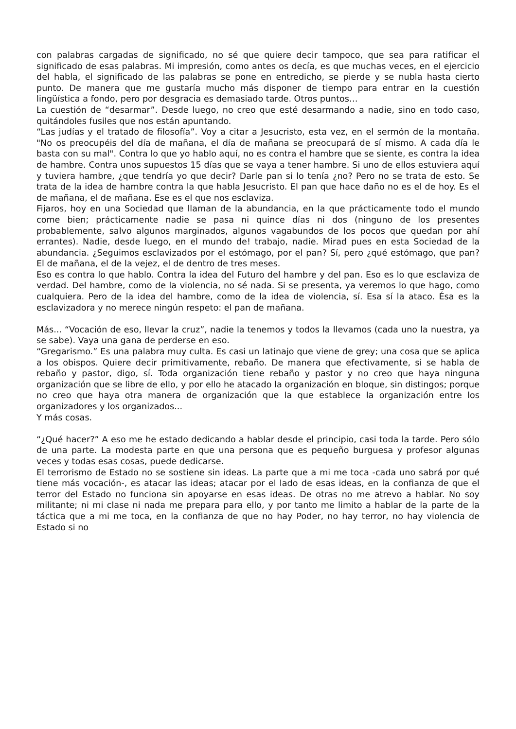con palabras cargadas de significado, no sé que quiere decir tampoco, que sea para ratificar el significado de esas palabras. Mi impresión, como antes os decía, es que muchas veces, en el ejercicio del habla, el significado de las palabras se pone en entredicho, se pierde y se nubla hasta cierto punto. De manera que me gustaría mucho más disponer de tiempo para entrar en la cuestión lingüística a fondo, pero por desgracia es demasiado tarde. Otros puntos…
La cuestión de “desarmar”. Desde luego, no creo que esté desarmando a nadie, sino en todo caso, quitándoles fusiles que nos están apuntando.
“Las judías y el tratado de filosofía”. Voy a citar a Jesucristo, esta vez, en el sermón de la montaña. "No os preocupéis del día de mañana, el día de mañana se preocupará de sí mismo. A cada día le basta con su mal". Contra lo que yo hablo aquí, no es contra el hambre que se siente, es contra la idea de hambre. Contra unos supuestos 15 días que se vaya a tener hambre. Si uno de ellos estuviera aquí y tuviera hambre, ¿que tendría yo que decir? Darle pan si lo tenía ¿no? Pero no se trata de esto. Se trata de la idea de hambre contra la que habla Jesucristo. El pan que hace daño no es el de hoy. Es el de mañana, el de mañana. Ese es el que nos esclaviza.
Fijaros, hoy en una Sociedad que llaman de la abundancia, en la que prácticamente todo el mundo come bien; prácticamente nadie se pasa ni quince días ni dos (ninguno de los presentes probablemente, salvo algunos marginados, algunos vagabundos de los pocos que quedan por ahí errantes). Nadie, desde luego, en el mundo de! trabajo, nadie. Mirad pues en esta Sociedad de la abundancia. ¿Seguimos esclavizados por el estómago, por el pan? Sí, pero ¿qué estómago, que pan? El de mañana, el de la vejez, el de dentro de tres meses.
Eso es contra lo que hablo. Contra la idea del Futuro del hambre y del pan. Eso es lo que esclaviza de verdad. Del hambre, como de la violencia, no sé nada. Si se presenta, ya veremos lo que hago, como cualquiera. Pero de la idea del hambre, como de la idea de violencia, sí. Esa sí la ataco. Ésa es la esclavizadora y no merece ningún respeto: el pan de mañana.
Más... “Vocación de eso, llevar la cruz”, nadie la tenemos y todos la llevamos (cada uno la nuestra, ya se sabe). Vaya una gana de perderse en eso.
“Gregarismo.” Es una palabra muy culta. Es casi un latinajo que viene de grey; una cosa que se aplica a los obispos. Quiere decir primitivamente, rebaño. De manera que efectivamente, si se habla de rebaño y pastor, digo, sí. Toda organización tiene rebaño y pastor y no creo que haya ninguna organización que se libre de ello, y por ello he atacado la organización en bloque, sin distingos; porque no creo que haya otra manera de organización que la que establece la organización entre los organizadores y los organizados...
Y más cosas.
“¿Qué hacer?” A eso me he estado dedicando a hablar desde el principio, casi toda la tarde. Pero sólo de una parte. La modesta parte en que una persona que es pequeño burguesa y profesor algunas veces y todas esas cosas, puede dedicarse.
El terrorismo de Estado no se sostiene sin ideas. La parte que a mi me toca -cada uno sabrá por qué tiene más vocación-, es atacar las ideas; atacar por el lado de esas ideas, en la confianza de que el terror del Estado no funciona sin apoyarse en esas ideas. De otras no me atrevo a hablar. No soy militante; ni mi clase ni nada me prepara para ello, y por tanto me limito a hablar de la parte de la táctica que a mi me toca, en la confianza de que no hay Poder, no hay terror, no hay violencia de Estado si no